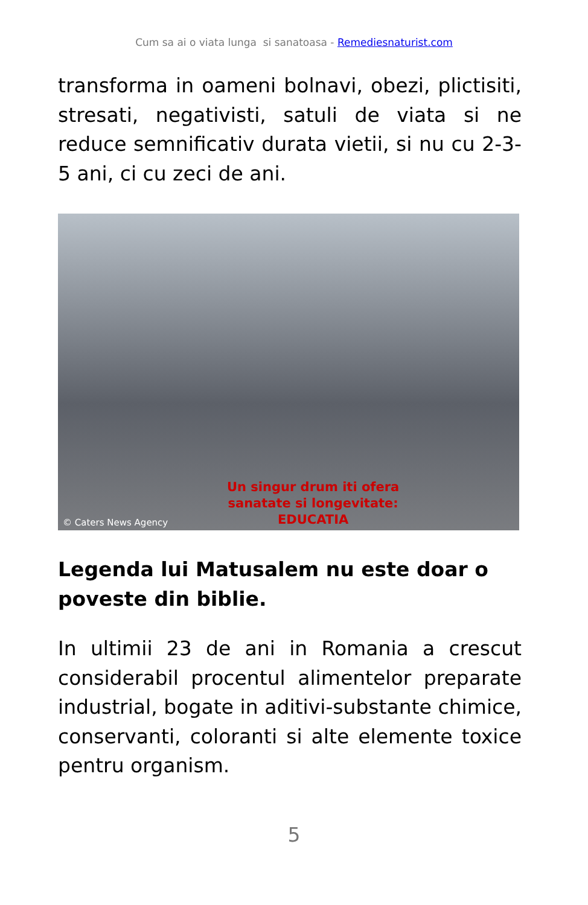Cum sa ai o viata lunga si sanatoasa - Remediesnaturist.com
transforma in oameni bolnavi, obezi, plictisiti, stresati, negativisti, satuli de viata si ne reduce semnificativ durata vietii, si nu cu 2-3-5 ani, ci cu zeci de ani.
Un singur drum iti ofera
sanatate si longevitate:
EDUCATIA
© Caters News Agency
Legenda lui Matusalem nu este doar o poveste din biblie.
In ultimii 23 de ani in Romania a crescut considerabil procentul alimentelor preparate industrial, bogate in aditivi-substante chimice, conservanti, coloranti si alte elemente toxice pentru organism.
5